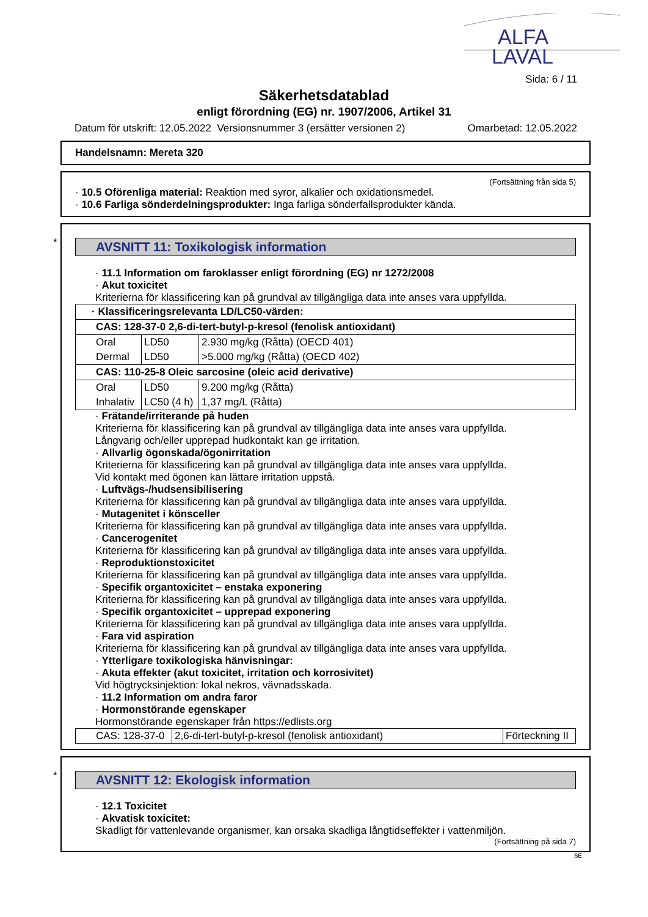ALFA
LAVAL
Sida: 6 / 11
Säkerhetsdatablad
enligt förordning (EG) nr. 1907/2006, Artikel 31
Datum för utskrift: 12.05.2022 Versionsnummer 3 (ersätter versionen 2) Omarbetad: 12.05.2022
Handelsnamn: Mereta 320
(Fortsättning från sida 5)
· 10.5 Oförenliga material: Reaktion med syror, alkalier och oxidationsmedel.
· 10.6 Farliga sönderdelningsprodukter: Inga farliga sönderfallsprodukter kända.
*
AVSNITT 11: Toxikologisk information
· 11.1 Information om faroklasser enligt förordning (EG) nr 1272/2008
· Akut toxicitet
Kriterierna för klassificering kan på grundval av tillgängliga data inte anses vara uppfyllda.
| · Klassificeringsrelevanta LD/LC50-värden: | | |
| CAS: 128-37-0 2,6-di-tert-butyl-p-kresol (fenolisk antioxidant) | | |
| Oral | LD50 | 2.930 mg/kg (Råtta) (OECD 401) |
| Dermal | LD50 | >5.000 mg/kg (Råtta) (OECD 402) |
| CAS: 110-25-8 Oleic sarcosine (oleic acid derivative) | | |
| Oral | LD50 | 9.200 mg/kg (Råtta) |
| Inhalativ | LC50 (4 h) | 1,37 mg/L (Råtta) |
· Frätande/irriterande på huden
Kriterierna för klassificering kan på grundval av tillgängliga data inte anses vara uppfyllda.
Långvarig och/eller upprepad hudkontakt kan ge irritation.
· Allvarlig ögonskada/ögonirritation
Kriterierna för klassificering kan på grundval av tillgängliga data inte anses vara uppfyllda.
Vid kontakt med ögonen kan lättare irritation uppstå.
· Luftvägs-/hudsensibilisering
Kriterierna för klassificering kan på grundval av tillgängliga data inte anses vara uppfyllda.
· Mutagenitet i könsceller
Kriterierna för klassificering kan på grundval av tillgängliga data inte anses vara uppfyllda.
· Cancerogenitet
Kriterierna för klassificering kan på grundval av tillgängliga data inte anses vara uppfyllda.
· Reproduktionstoxicitet
Kriterierna för klassificering kan på grundval av tillgängliga data inte anses vara uppfyllda.
· Specifik organtoxicitet – enstaka exponering
Kriterierna för klassificering kan på grundval av tillgängliga data inte anses vara uppfyllda.
· Specifik organtoxicitet – upprepad exponering
Kriterierna för klassificering kan på grundval av tillgängliga data inte anses vara uppfyllda.
· Fara vid aspiration
Kriterierna för klassificering kan på grundval av tillgängliga data inte anses vara uppfyllda.
· Ytterligare toxikologiska hänvisningar:
· Akuta effekter (akut toxicitet, irritation och korrosivitet)
Vid högtrycksinjektion: lokal nekros, vävnadsskada.
· 11.2 Information om andra faror
· Hormonstörande egenskaper
Hormonstörande egenskaper från https://edlists.org
| CAS: 128-37-0 | 2,6-di-tert-butyl-p-kresol (fenolisk antioxidant) | Förteckning II |
*
AVSNITT 12: Ekologisk information
· 12.1 Toxicitet
· Akvatisk toxicitet:
Skadligt för vattenlevande organismer, kan orsaka skadliga långtidseffekter i vattenmiljön.
(Fortsättning på sida 7)
SE